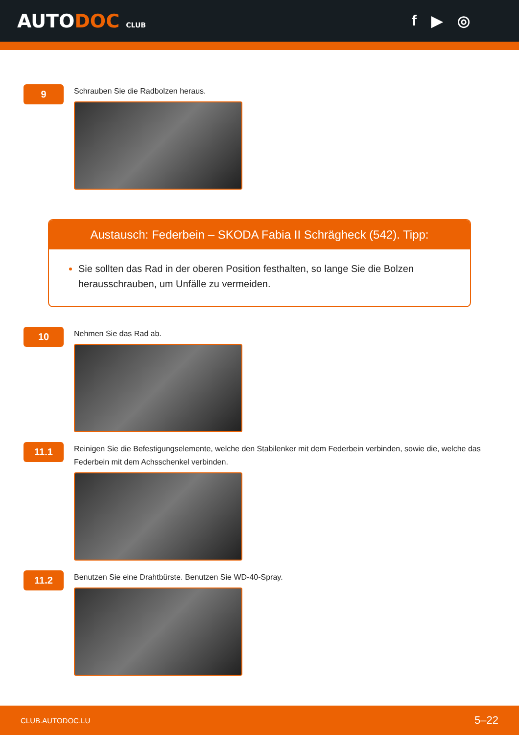AUTODOC CLUB
f ▶ ◎
9
Schrauben Sie die Radbolzen heraus.
Austausch: Federbein – SKODA Fabia II Schrägheck (542). Tipp:
Sie sollten das Rad in der oberen Position festhalten, so lange Sie die Bolzen herausschrauben, um Unfälle zu vermeiden.
10
Nehmen Sie das Rad ab.
11.1
Reinigen Sie die Befestigungselemente, welche den Stabilenker mit dem Federbein verbinden, sowie die, welche das Federbein mit dem Achsschenkel verbinden.
11.2
Benutzen Sie eine Drahtbürste. Benutzen Sie WD-40-Spray.
CLUB.AUTODOC.LU 5–22